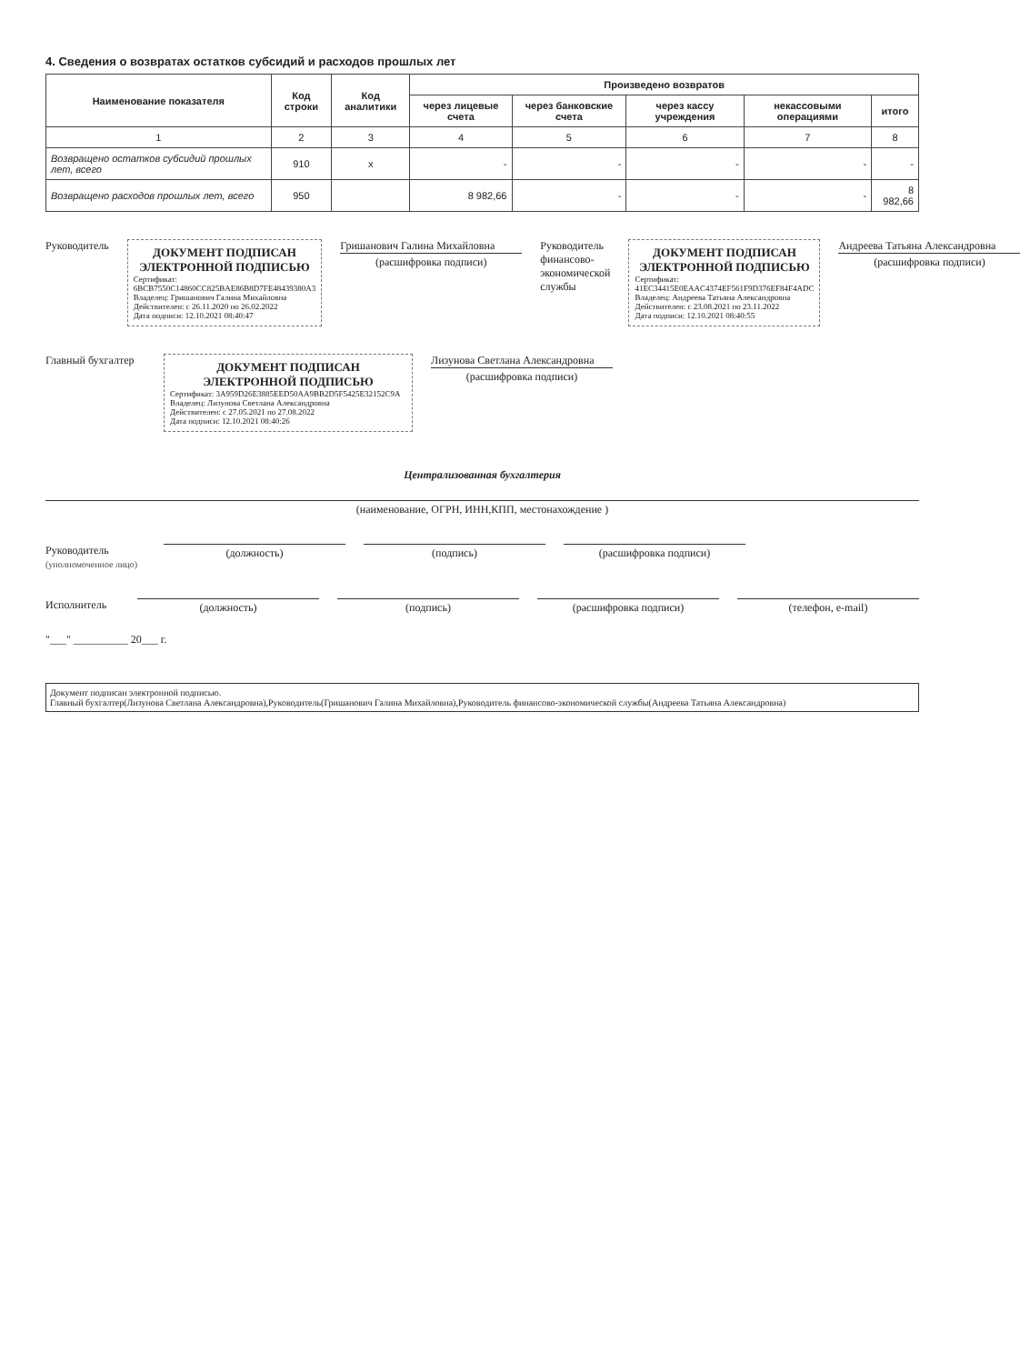4. Сведения о возвратах остатков субсидий и расходов прошлых лет
| Наименование показателя | Код строки | Код аналитики | Произведено возвратов | | | | |
| --- | --- | --- | --- | --- | --- | --- | --- |
| | | | через лицевые счета | через банковские счета | через кассу учреждения | некассовыми операциями | итого |
| 1 | 2 | 3 | 4 | 5 | 6 | 7 | 8 |
| Возвращено остатков субсидий прошлых лет, всего | 910 | x | - | - | - | - | - |
| Возвращено расходов прошлых лет, всего | 950 | | 8 982,66 | - | - | - | 8 982,66 |
Руководитель
ДОКУМЕНТ ПОДПИСАН ЭЛЕКТРОННОЙ ПОДПИСЬЮ
Сертификат: 6BCB7550C14860CC825BAE86B8D7FE48439380A3
Владелец: Гришанович Галина Михайловна
Действителен: с 26.11.2020 по 26.02.2022
Дата подписи: 12.10.2021 08:40:47
Гришанович Галина Михайловна
(расшифровка подписи)
Руководитель финансово-экономической службы
ДОКУМЕНТ ПОДПИСАН ЭЛЕКТРОННОЙ ПОДПИСЬЮ
Сертификат: 41EC34415E0EAAC4374EF561F9D376EF84F4ADC
Владелец: Андреева Татьяна Александровна
Действителен: с 23.08.2021 по 23.11.2022
Дата подписи: 12.10.2021 08:40:55
Андреева Татьяна Александровна
(расшифровка подписи)
Главный бухгалтер
ДОКУМЕНТ ПОДПИСАН ЭЛЕКТРОННОЙ ПОДПИСЬЮ
Сертификат: 3A959D26E3885EED50AA9BB2D5F5425E32152C9A
Владелец: Лизунова Светлана Александровна
Действителен: с 27.05.2021 по 27.08.2022
Дата подписи: 12.10.2021 08:40:26
Лизунова Светлана Александровна
(расшифровка подписи)
Централизованная бухгалтерия
(наименование, ОГРН, ИНН,КПП, местонахождение )
Руководитель
(уполномоченное лицо)
(должность) (подпись) (расшифровка подписи)
Исполнитель (должность) (подпись) (расшифровка подписи) (телефон, e-mail)
"___" __________ 20___ г.
Документ подписан электронной подписью.
Главный бухгалтер(Лизунова Светлана Александровна),Руководитель(Гришанович Галина Михайловна),Руководитель финансово-экономической службы(Андреева Татьяна Александровна)